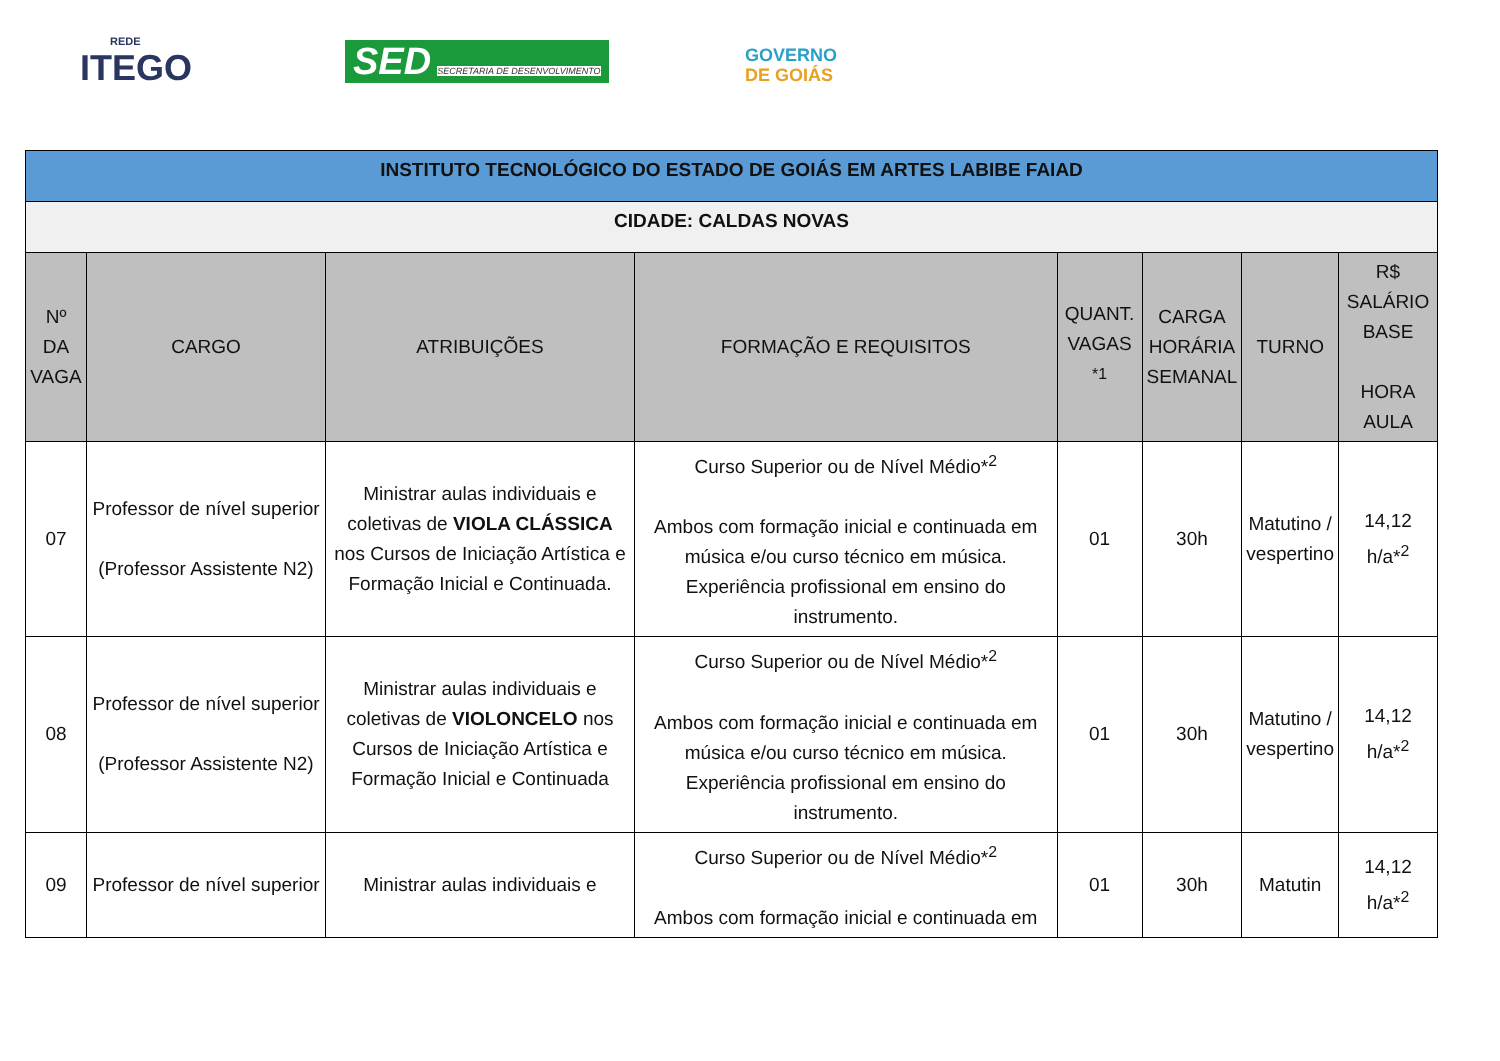REDE
ITEGO
SED SECRETARIA DE DESENVOLVIMENTO
GOVERNO
DE GOIÁS
| INSTITUTO TECNOLÓGICO DO ESTADO DE GOIÁS EM ARTES LABIBE FAIAD | | | | | | | |
| CIDADE: CALDAS NOVAS | | | | | | | |
| Nº DA VAGA | CARGO | ATRIBUIÇÕES | FORMAÇÃO E REQUISITOS | QUANT. VAGAS <sup>*1</sup> | CARGA HORÁRIA SEMANAL | TURNO | R$ SALÁRIO BASE HORA AULA |
| 07 | Professor de nível superior (Professor Assistente N2) | Ministrar aulas individuais e coletivas de VIOLA CLÁSSICA nos Cursos de Iniciação Artística e Formação Inicial e Continuada. | Curso Superior ou de Nível Médio*<sup>2</sup> Ambos com formação inicial e continuada em música e/ou curso técnico em música. Experiência profissional em ensino do instrumento. | 01 | 30h | Matutino / vespertino | 14,12 h/a*<sup>2</sup> |
| 08 | Professor de nível superior (Professor Assistente N2) | Ministrar aulas individuais e coletivas de VIOLONCELO nos Cursos de Iniciação Artística e Formação Inicial e Continuada | Curso Superior ou de Nível Médio*<sup>2</sup> Ambos com formação inicial e continuada em música e/ou curso técnico em música. Experiência profissional em ensino do instrumento. | 01 | 30h | Matutino / vespertino | 14,12 h/a*<sup>2</sup> |
| 09 | Professor de nível superior | Ministrar aulas individuais e | Curso Superior ou de Nível Médio*<sup>2</sup> Ambos com formação inicial e continuada em | 01 | 30h | Matutin | 14,12 h/a*<sup>2</sup> |